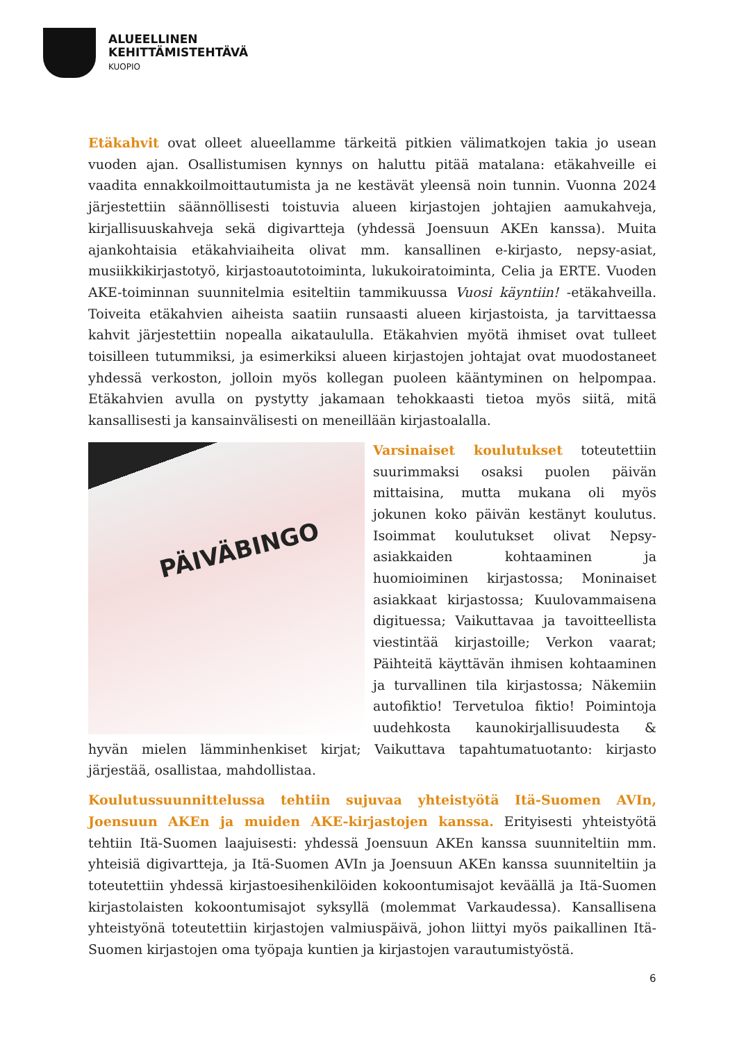ALUEELLINEN
KEHITTÄMISTEHTÄVÄ
KUOPIO
Etäkahvit ovat olleet alueellamme tärkeitä pitkien välimatkojen takia jo usean vuoden ajan. Osallistumisen kynnys on haluttu pitää matalana: etäkahveille ei vaadita ennakkoilmoittautumista ja ne kestävät yleensä noin tunnin. Vuonna 2024 järjestettiin säännöllisesti toistuvia alueen kirjastojen johtajien aamukahveja, kirjallisuuskahveja sekä digivartteja (yhdessä Joensuun AKEn kanssa). Muita ajankohtaisia etäkahviaiheita olivat mm. kansallinen e-kirjasto, nepsy-asiat, musiikkikirjastotyö, kirjastoautotoiminta, lukukoiratoiminta, Celia ja ERTE. Vuoden AKE-toiminnan suunnitelmia esiteltiin tammikuussa Vuosi käyntiin! -etäkahveilla. Toiveita etäkahvien aiheista saatiin runsaasti alueen kirjastoista, ja tarvittaessa kahvit järjestettiin nopealla aikataululla. Etäkahvien myötä ihmiset ovat tulleet toisilleen tutummiksi, ja esimerkiksi alueen kirjastojen johtajat ovat muodostaneet yhdessä verkoston, jolloin myös kollegan puoleen kääntyminen on helpompaa. Etäkahvien avulla on pystytty jakamaan tehokkaasti tietoa myös siitä, mitä kansallisesti ja kansainvälisesti on meneillään kirjastoalalla.
PÄIVÄBINGO
Varsinaiset koulutukset toteutettiin suurimmaksi osaksi puolen päivän mittaisina, mutta mukana oli myös jokunen koko päivän kestänyt koulutus. Isoimmat koulutukset olivat Nepsy-asiakkaiden kohtaaminen ja huomioiminen kirjastossa; Moninaiset asiakkaat kirjastossa; Kuulovammaisena digituessa; Vaikuttavaa ja tavoitteellista viestintää kirjastoille; Verkon vaarat; Päihteitä käyttävän ihmisen kohtaaminen ja turvallinen tila kirjastossa; Näkemiin autofiktio! Tervetuloa fiktio! Poimintoja uudehkosta kaunokirjallisuudesta & hyvän mielen lämminhenkiset kirjat; Vaikuttava tapahtumatuotanto: kirjasto järjestää, osallistaa, mahdollistaa.
Koulutussuunnittelussa tehtiin sujuvaa yhteistyötä Itä-Suomen AVIn, Joensuun AKEn ja muiden AKE-kirjastojen kanssa. Erityisesti yhteistyötä tehtiin Itä-Suomen laajuisesti: yhdessä Joensuun AKEn kanssa suunniteltiin mm. yhteisiä digivartteja, ja Itä-Suomen AVIn ja Joensuun AKEn kanssa suunniteltiin ja toteutettiin yhdessä kirjastoesihenkilöiden kokoontumisajot keväällä ja Itä-Suomen kirjastolaisten kokoontumisajot syksyllä (molemmat Varkaudessa). Kansallisena yhteistyönä toteutettiin kirjastojen valmiuspäivä, johon liittyi myös paikallinen Itä-Suomen kirjastojen oma työpaja kuntien ja kirjastojen varautumistyöstä.
6